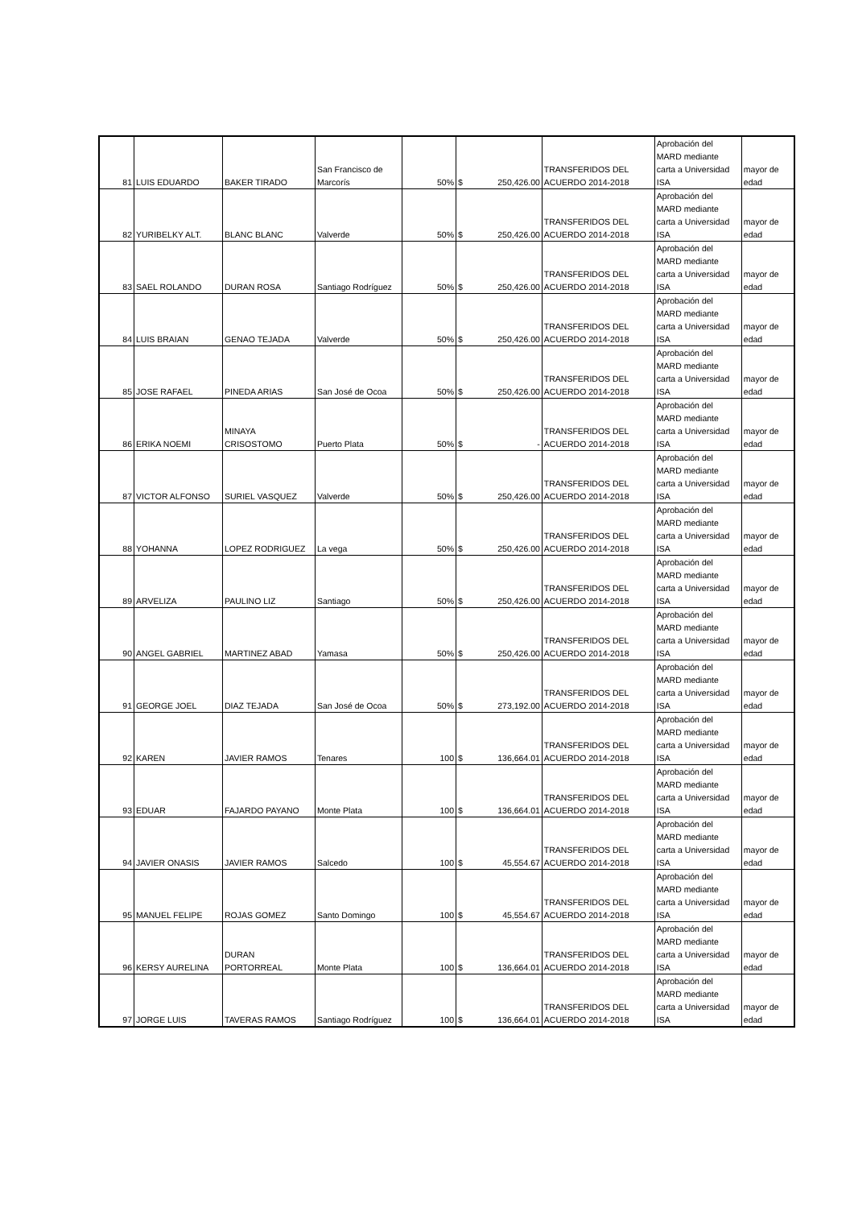| 81 | LUIS EDUARDO | BAKER TIRADO | San Francisco de Marcorís | 50% | $ | 250,426.00 | TRANSFERIDOS DEL ACUERDO 2014-2018 | Aprobación del MARD mediante carta a Universidad ISA | mayor de edad |
| 82 | YURIBELKY ALT. | BLANC BLANC | Valverde | 50% | $ | 250,426.00 | TRANSFERIDOS DEL ACUERDO 2014-2018 | Aprobación del MARD mediante carta a Universidad ISA | mayor de edad |
| 83 | SAEL ROLANDO | DURAN ROSA | Santiago Rodríguez | 50% | $ | 250,426.00 | TRANSFERIDOS DEL ACUERDO 2014-2018 | Aprobación del MARD mediante carta a Universidad ISA | mayor de edad |
| 84 | LUIS BRAIAN | GENAO TEJADA | Valverde | 50% | $ | 250,426.00 | TRANSFERIDOS DEL ACUERDO 2014-2018 | Aprobación del MARD mediante carta a Universidad ISA | mayor de edad |
| 85 | JOSE RAFAEL | PINEDA ARIAS | San José de Ocoa | 50% | $ | 250,426.00 | TRANSFERIDOS DEL ACUERDO 2014-2018 | Aprobación del MARD mediante carta a Universidad ISA | mayor de edad |
| 86 | ERIKA NOEMI | MINAYA CRISOSTOMO | Puerto Plata | 50% | $ | - | TRANSFERIDOS DEL ACUERDO 2014-2018 | Aprobación del MARD mediante carta a Universidad ISA | mayor de edad |
| 87 | VICTOR ALFONSO | SURIEL VASQUEZ | Valverde | 50% | $ | 250,426.00 | TRANSFERIDOS DEL ACUERDO 2014-2018 | Aprobación del MARD mediante carta a Universidad ISA | mayor de edad |
| 88 | YOHANNA | LOPEZ RODRIGUEZ | La vega | 50% | $ | 250,426.00 | TRANSFERIDOS DEL ACUERDO 2014-2018 | Aprobación del MARD mediante carta a Universidad ISA | mayor de edad |
| 89 | ARVELIZA | PAULINO LIZ | Santiago | 50% | $ | 250,426.00 | TRANSFERIDOS DEL ACUERDO 2014-2018 | Aprobación del MARD mediante carta a Universidad ISA | mayor de edad |
| 90 | ANGEL GABRIEL | MARTINEZ ABAD | Yamasa | 50% | $ | 250,426.00 | TRANSFERIDOS DEL ACUERDO 2014-2018 | Aprobación del MARD mediante carta a Universidad ISA | mayor de edad |
| 91 | GEORGE JOEL | DIAZ TEJADA | San José de Ocoa | 50% | $ | 273,192.00 | TRANSFERIDOS DEL ACUERDO 2014-2018 | Aprobación del MARD mediante carta a Universidad ISA | mayor de edad |
| 92 | KAREN | JAVIER RAMOS | Tenares | 100 | $ | 136,664.01 | TRANSFERIDOS DEL ACUERDO 2014-2018 | Aprobación del MARD mediante carta a Universidad ISA | mayor de edad |
| 93 | EDUAR | FAJARDO PAYANO | Monte Plata | 100 | $ | 136,664.01 | TRANSFERIDOS DEL ACUERDO 2014-2018 | Aprobación del MARD mediante carta a Universidad ISA | mayor de edad |
| 94 | JAVIER ONASIS | JAVIER RAMOS | Salcedo | 100 | $ | 45,554.67 | TRANSFERIDOS DEL ACUERDO 2014-2018 | Aprobación del MARD mediante carta a Universidad ISA | mayor de edad |
| 95 | MANUEL FELIPE | ROJAS GOMEZ | Santo Domingo | 100 | $ | 45,554.67 | TRANSFERIDOS DEL ACUERDO 2014-2018 | Aprobación del MARD mediante carta a Universidad ISA | mayor de edad |
| 96 | KERSY AURELINA | DURAN PORTORREAL | Monte Plata | 100 | $ | 136,664.01 | TRANSFERIDOS DEL ACUERDO 2014-2018 | Aprobación del MARD mediante carta a Universidad ISA | mayor de edad |
| 97 | JORGE LUIS | TAVERAS RAMOS | Santiago Rodríguez | 100 | $ | 136,664.01 | TRANSFERIDOS DEL ACUERDO 2014-2018 | Aprobación del MARD mediante carta a Universidad ISA | mayor de edad |